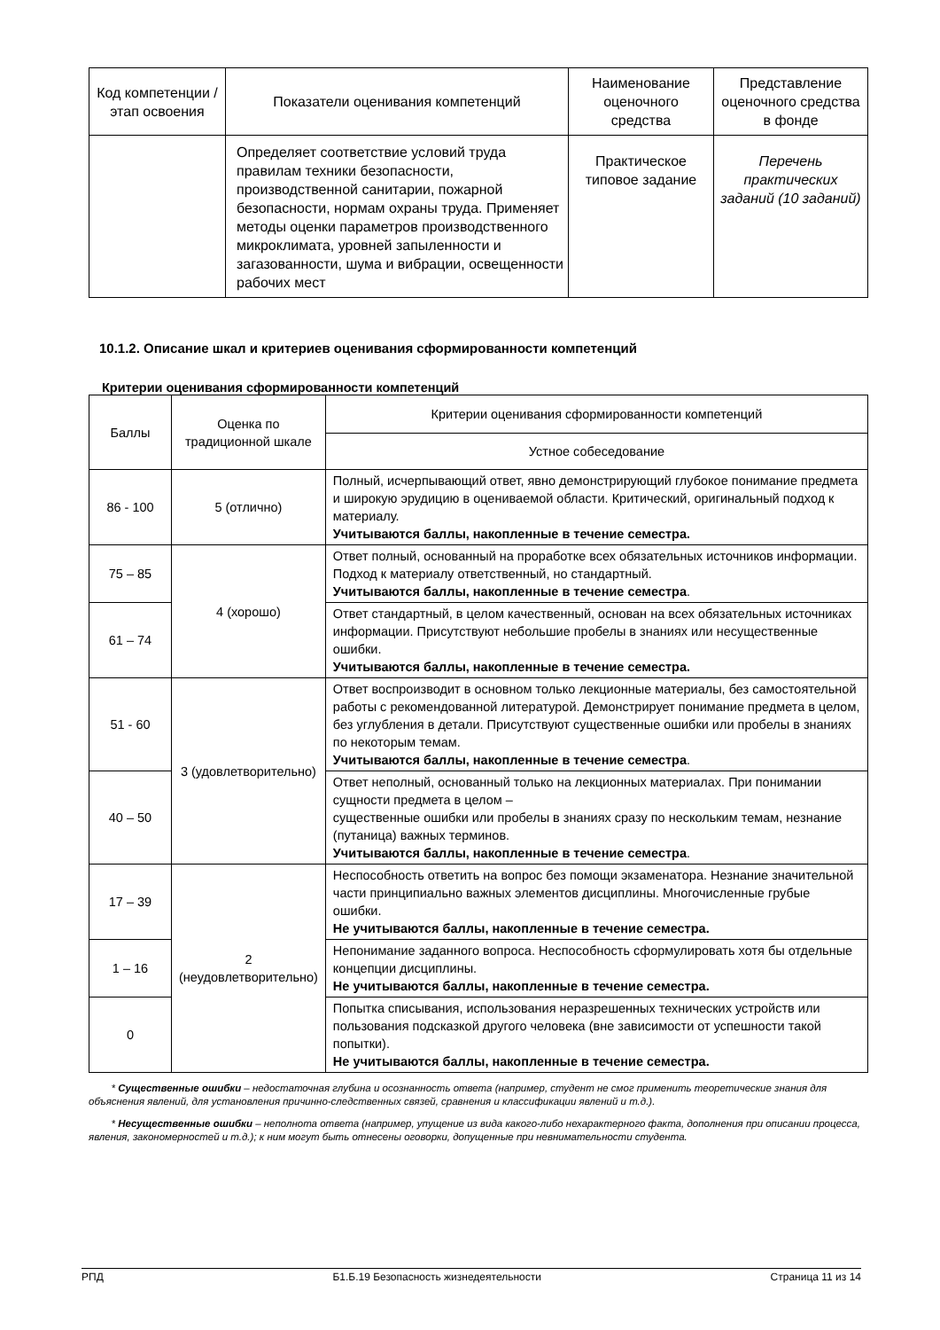| Код компетенции / этап освоения | Показатели оценивания компетенций | Наименование оценочного средства | Представление оценочного средства в фонде |
| --- | --- | --- | --- |
| | Определяет соответствие условий труда правилам техники безопасности, производственной санитарии, пожарной безопасности, нормам охраны труда. Применяет методы оценки параметров производственного микроклимата, уровней запыленности и загазованности, шума и вибрации, освещенности рабочих мест | Практическое типовое задание | Перечень практических заданий (10 заданий) |
10.1.2. Описание шкал и критериев оценивания сформированности компетенций
Критерии оценивания сформированности компетенций
| Баллы | Оценка по традиционной шкале | Критерии оценивания сформированности компетенций |
| --- | --- | --- |
| | | Устное собеседование |
| 86 - 100 | 5 (отлично) | Полный, исчерпывающий ответ, явно демонстрирующий глубокое понимание предмета и широкую эрудицию в оцениваемой области. Критический, оригинальный подход к материалу. Учитываются баллы, накопленные в течение семестра. |
| 75 – 85 | 4 (хорошо) | Ответ полный, основанный на проработке всех обязательных источников информации. Подход к материалу ответственный, но стандартный. Учитываются баллы, накопленные в течение семестра . |
| 61 – 74 | | Ответ стандартный, в целом качественный, основан на всех обязательных источниках информации. Присутствуют небольшие пробелы в знаниях или несущественные ошибки. Учитываются баллы, накопленные в течение семестра. |
| 51 - 60 | 3 (удовлетворительно) | Ответ воспроизводит в основном только лекционные материалы, без самостоятельной работы с рекомендованной литературой. Демонстрирует понимание предмета в целом, без углубления в детали. Присутствуют существенные ошибки или пробелы в знаниях по некоторым темам. Учитываются баллы, накопленные в течение семестра . |
| 40 – 50 | | Ответ неполный, основанный только на лекционных материалах. При понимании сущности предмета в целом – существенные ошибки или пробелы в знаниях сразу по нескольким темам, незнание (путаница) важных терминов. Учитываются баллы, накопленные в течение семестра . |
| 17 – 39 | 2 (неудовлетворительно) | Неспособность ответить на вопрос без помощи экзаменатора. Незнание значительной части принципиально важных элементов дисциплины. Многочисленные грубые ошибки. Не учитываются баллы, накопленные в течение семестра. |
| 1 – 16 | | Непонимание заданного вопроса. Неспособность сформулировать хотя бы отдельные концепции дисциплины. Не учитываются баллы, накопленные в течение семестра. |
| 0 | | Попытка списывания, использования неразрешенных технических устройств или пользования подсказкой другого человека (вне зависимости от успешности такой попытки). Не учитываются баллы, накопленные в течение семестра. |
* Существенные ошибки – недостаточная глубина и осознанность ответа (например, студент не смог применить теоретические знания для объяснения явлений, для установления причинно-следственных связей, сравнения и классификации явлений и т.д.).
* Несущественные ошибки – неполнота ответа (например, упущение из вида какого-либо нехарактерного факта, дополнения при описании процесса, явления, закономерностей и т.д.); к ним могут быть отнесены оговорки, допущенные при невнимательности студента.
РПД Б1.Б.19 Безопасность жизнедеятельности Страница 11 из 14